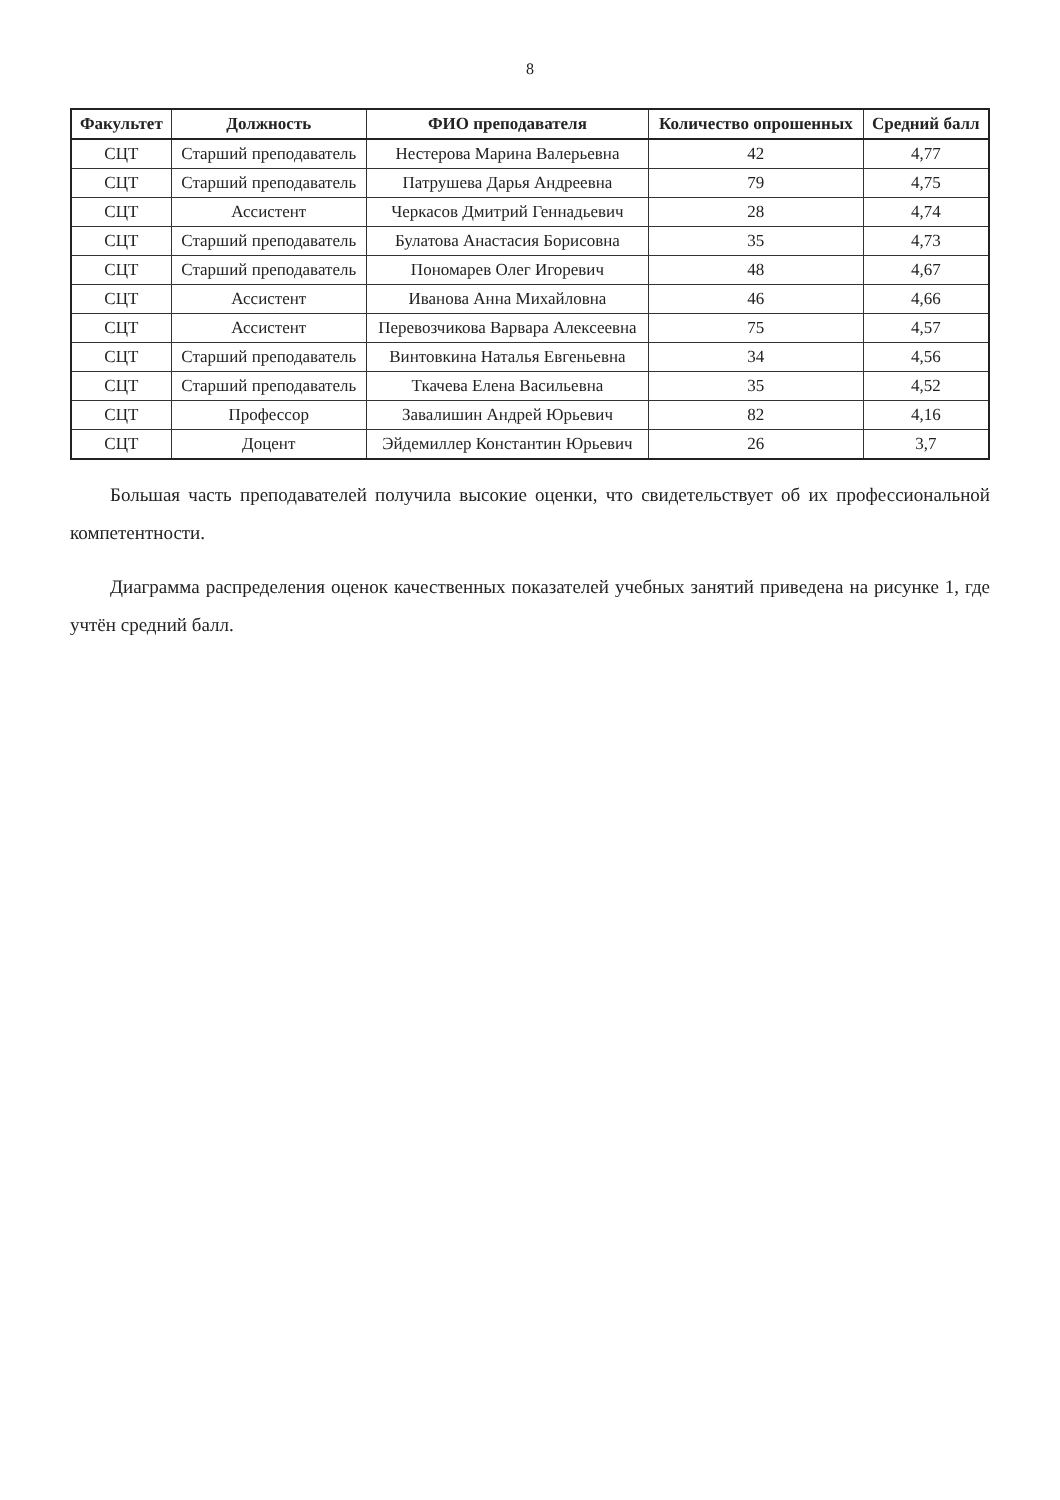8
| Факультет | Должность | ФИО преподавателя | Количество опрошенных | Средний балл |
| --- | --- | --- | --- | --- |
| СЦТ | Старший преподаватель | Нестерова Марина Валерьевна | 42 | 4,77 |
| СЦТ | Старший преподаватель | Патрушева Дарья Андреевна | 79 | 4,75 |
| СЦТ | Ассистент | Черкасов Дмитрий Геннадьевич | 28 | 4,74 |
| СЦТ | Старший преподаватель | Булатова Анастасия Борисовна | 35 | 4,73 |
| СЦТ | Старший преподаватель | Пономарев Олег Игоревич | 48 | 4,67 |
| СЦТ | Ассистент | Иванова Анна Михайловна | 46 | 4,66 |
| СЦТ | Ассистент | Перевозчикова Варвара Алексеевна | 75 | 4,57 |
| СЦТ | Старший преподаватель | Винтовкина Наталья Евгеньевна | 34 | 4,56 |
| СЦТ | Старший преподаватель | Ткачева Елена Васильевна | 35 | 4,52 |
| СЦТ | Профессор | Завалишин Андрей Юрьевич | 82 | 4,16 |
| СЦТ | Доцент | Эйдемиллер Константин Юрьевич | 26 | 3,7 |
Большая часть преподавателей получила высокие оценки, что свидетельствует об их профессиональной компетентности.
Диаграмма распределения оценок качественных показателей учебных занятий приведена на рисунке 1, где учтён средний балл.